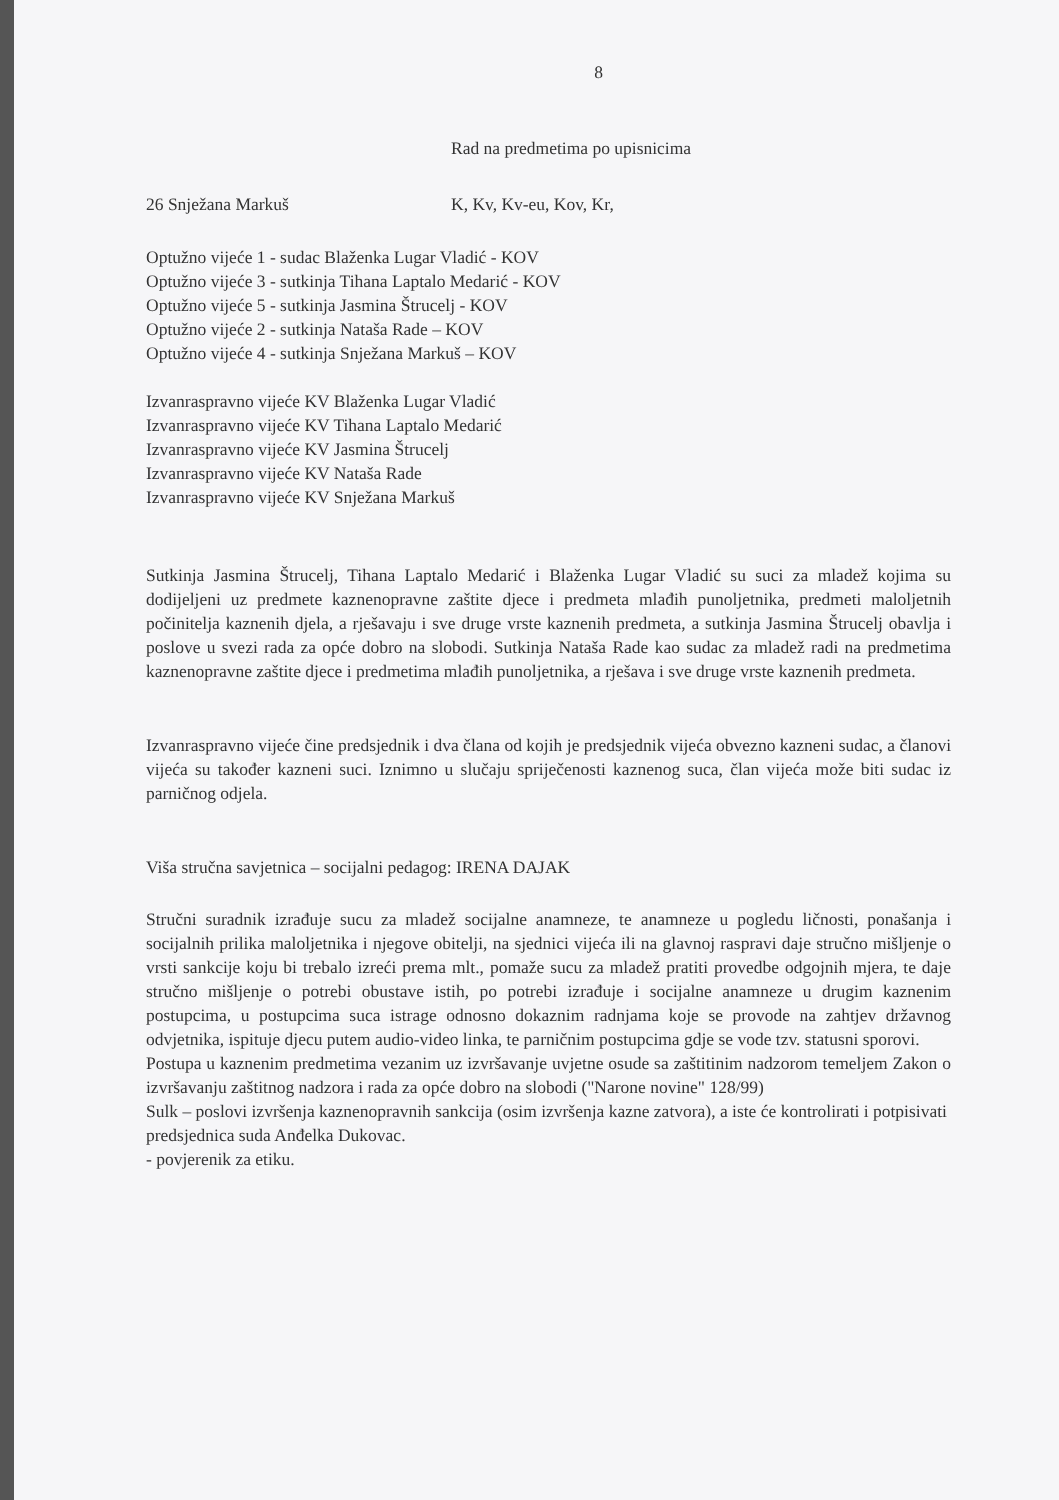8
Rad na predmetima po upisnicima
26 Snježana Markuš K, Kv, Kv-eu, Kov, Kr,
Optužno vijeće 1 - sudac Blaženka Lugar Vladić - KOV
Optužno vijeće 3 - sutkinja Tihana Laptalo Medarić - KOV
Optužno vijeće 5 - sutkinja Jasmina Štrucelj - KOV
Optužno vijeće 2 - sutkinja Nataša Rade – KOV
Optužno vijeće 4 - sutkinja Snježana Markuš – KOV
Izvanraspravno vijeće KV Blaženka Lugar Vladić
Izvanraspravno vijeće KV Tihana Laptalo Medarić
Izvanraspravno vijeće KV Jasmina Štrucelj
Izvanraspravno vijeće KV Nataša Rade
Izvanraspravno vijeće KV Snježana Markuš
Sutkinja Jasmina Štrucelj, Tihana Laptalo Medarić i Blaženka Lugar Vladić su suci za mladež kojima su dodijeljeni uz predmete kaznenopravne zaštite djece i predmeta mlađih punoljetnika, predmeti maloljetnih počinitelja kaznenih djela, a rješavaju i sve druge vrste kaznenih predmeta, a sutkinja Jasmina Štrucelj obavlja i poslove u svezi rada za opće dobro na slobodi. Sutkinja Nataša Rade kao sudac za mladež radi na predmetima kaznenopravne zaštite djece i predmetima mlađih punoljetnika, a rješava i sve druge vrste kaznenih predmeta.
Izvanraspravno vijeće čine predsjednik i dva člana od kojih je predsjednik vijeća obvezno kazneni sudac, a članovi vijeća su također kazneni suci. Iznimno u slučaju spriječenosti kaznenog suca, član vijeća može biti sudac iz parničnog odjela.
Viša stručna savjetnica – socijalni pedagog: IRENA DAJAK
Stručni suradnik izrađuje sucu za mladež socijalne anamneze, te anamneze u pogledu ličnosti, ponašanja i socijalnih prilika maloljetnika i njegove obitelji, na sjednici vijeća ili na glavnoj raspravi daje stručno mišljenje o vrsti sankcije koju bi trebalo izreći prema mlt., pomaže sucu za mladež pratiti provedbe odgojnih mjera, te daje stručno mišljenje o potrebi obustave istih, po potrebi izrađuje i socijalne anamneze u drugim kaznenim postupcima, u postupcima suca istrage odnosno dokaznim radnjama koje se provode na zahtjev državnog odvjetnika, ispituje djecu putem audio-video linka, te parničnim postupcima gdje se vode tzv. statusni sporovi.
Postupa u kaznenim predmetima vezanim uz izvršavanje uvjetne osude sa zaštitinim nadzorom temeljem Zakon o izvršavanju zaštitnog nadzora i rada za opće dobro na slobodi ("Narone novine" 128/99)
Sulk – poslovi izvršenja kaznenopravnih sankcija (osim izvršenja kazne zatvora), a iste će kontrolirati i potpisivati predsjednica suda Anđelka Dukovac.
- povjerenik za etiku.